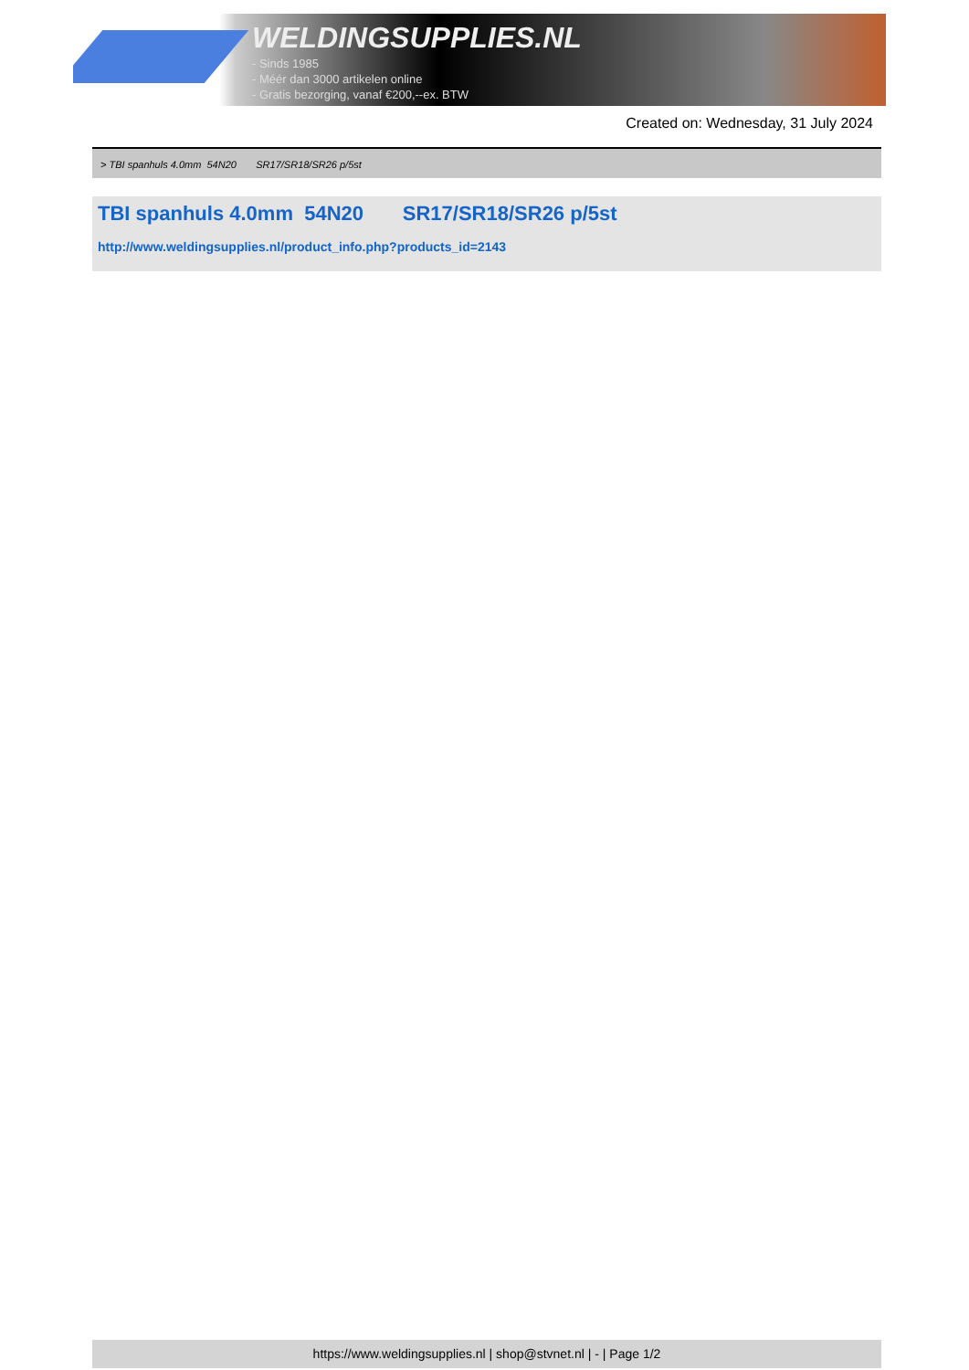WELDINGSUPPLIES.NL
- Sinds 1985
- Méér dan 3000 artikelen online
- Gratis bezorging, vanaf €200,--ex. BTW
Created on: Wednesday, 31 July 2024
> TBI spanhuls 4.0mm 54N20 SR17/SR18/SR26 p/5st
TBI spanhuls 4.0mm 54N20 SR17/SR18/SR26 p/5st
http://www.weldingsupplies.nl/product_info.php?products_id=2143
https://www.weldingsupplies.nl | shop@stvnet.nl | - | Page 1/2